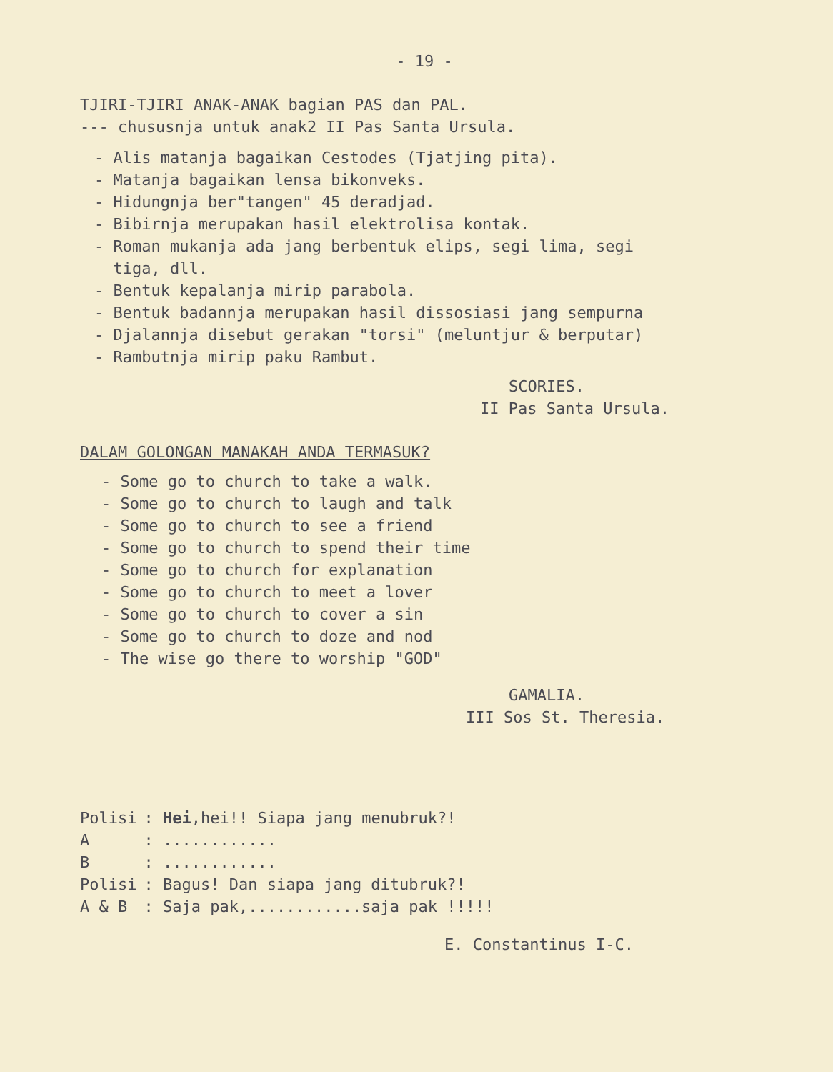- 19 -
TJIRI-TJIRI ANAK-ANAK bagian PAS dan PAL.
--- chususnja untuk anak2 II Pas Santa Ursula.
- Alis matanja bagaikan Cestodes (Tjatjing pita).
- Matanja bagaikan lensa bikonveks.
- Hidungnja ber"tangen" 45 deradjad.
- Bibirnja merupakan hasil elektrolisa kontak.
- Roman mukanja ada jang berbentuk elips, segi lima, segi
tiga, dll.
- Bentuk kepalanja mirip parabola.
- Bentuk badannja merupakan hasil dissosiasi jang sempurna
- Djalannja disebut gerakan "torsi" (meluntjur & berputar)
- Rambutnja mirip paku Rambut.
SCORIES.
II Pas Santa Ursula.
DALAM GOLONGAN MANAKAH ANDA TERMASUK?
- Some go to church to take a walk.
- Some go to church to laugh and talk
- Some go to church to see a friend
- Some go to church to spend their time
- Some go to church for explanation
- Some go to church to meet a lover
- Some go to church to cover a sin
- Some go to church to doze and nod
- The wise go there to worship "GOD"
GAMALIA.
III Sos St. Theresia.
| Polisi | : Hei ,hei!! Siapa jang menubruk?! |
| A | : ............ |
| B | : ............ |
| Polisi | : Bagus! Dan siapa jang ditubruk?! |
| A & B | : Saja pak,............saja pak !!!!! |
E. Constantinus I-C.